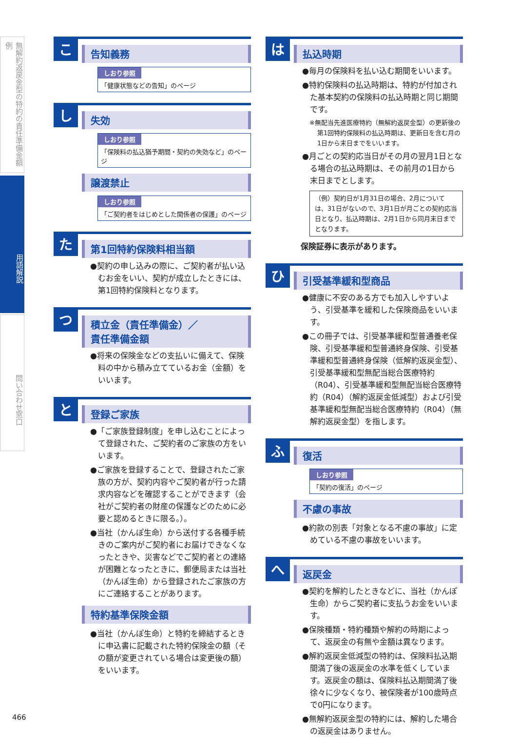無解約返戻金型の特約の責任準備金額例
用語解説
問い合わせ窓口
こ
告知義務
しおり参照
「健康状態などの告知」のページ
し
失効
しおり参照
「保険料の払込猶予期間・契約の失効など」のページ
譲渡禁止
しおり参照
「ご契約者をはじめとした関係者の保護」のページ
た
第1回特約保険料相当額
●契約の申し込みの際に、ご契約者が払い込むお金をいい、契約が成立したときには、第1回特約保険料となります。
つ
積立金（責任準備金）／
責任準備金額
●将来の保険金などの支払いに備えて、保険料の中から積み立てているお金（金額）をいいます。
と
登録ご家族
●「ご家族登録制度」を申し込むことによって登録された、ご契約者のご家族の方をいいます。
●ご家族を登録することで、登録されたご家族の方が、契約内容やご契約者が行った請求内容などを確認することができます（会社がご契約者の財産の保護などのために必要と認めるときに限る。）。
●当社（かんぽ生命）から送付する各種手続きのご案内がご契約者にお届けできなくなったときや、災害などでご契約者との連絡が困難となったときに、郵便局または当社（かんぽ生命）から登録されたご家族の方にご連絡することがあります。
特約基準保険金額
●当社（かんぽ生命）と特約を締結するときに申込書に記載された特約保険金の額（その額が変更されている場合は変更後の額）をいいます。
は
払込時期
●毎月の保険料を払い込む期間をいいます。
●特約保険料の払込時期は、特約が付加された基本契約の保険料の払込時期と同じ期間です。
※無配当先進医療特約（無解約返戻金型）の更新後の第1回特約保険料の払込時期は、更新日を含む月の1日から末日までをいいます。
●月ごとの契約応当日がその月の翌月1日となる場合の払込時期は、その前月の1日から末日までとします。
（例）契約日が1月31日の場合、2月については、31日がないので、3月1日が月ごとの契約応当日となり、払込時期は、2月1日から同月末日までとなります。
保険証券に表示があります。
ひ
引受基準緩和型商品
●健康に不安のある方でも加入しやすいよう、引受基準を緩和した保険商品をいいます。
●この冊子では、引受基準緩和型普通養老保険、引受基準緩和型普通終身保険、引受基準緩和型普通終身保険（低解約返戻金型）、引受基準緩和型無配当総合医療特約（R04）、引受基準緩和型無配当総合医療特約（R04）（解約返戻金低減型）および引受基準緩和型無配当総合医療特約（R04）（無解約返戻金型）を指します。
ふ
復活
しおり参照
「契約の復活」のページ
不慮の事故
●約款の別表「対象となる不慮の事故」に定めている不慮の事故をいいます。
へ
返戻金
●契約を解約したときなどに、当社（かんぽ生命）からご契約者に支払うお金をいいます。
●保険種類・特約種類や解約の時期によって、返戻金の有無や金額は異なります。
●解約返戻金低減型の特約は、保険料払込期間満了後の返戻金の水準を低くしています。返戻金の額は、保険料払込期間満了後徐々に少なくなり、被保険者が100歳時点で0円になります。
●無解約返戻金型の特約には、解約した場合の返戻金はありません。
466